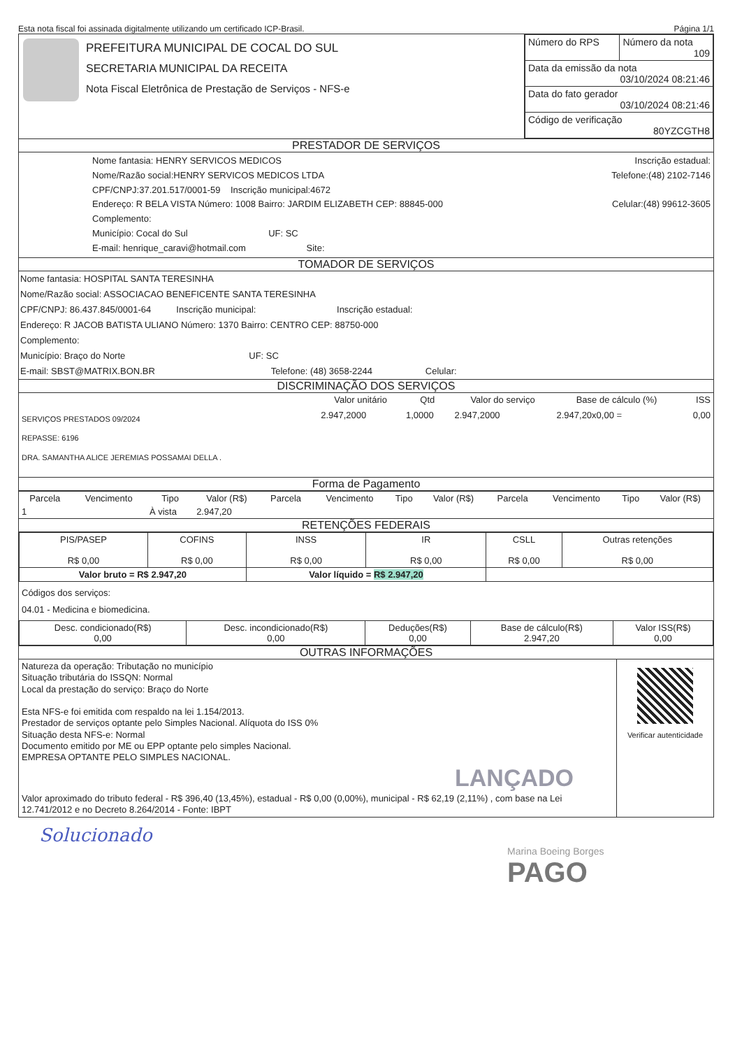Esta nota fiscal foi assinada digitalmente utilizando um certificado ICP-Brasil. Página 1/1
| | PREFEITURA MUNICIPAL DE COCAL DO SUL SECRETARIA MUNICIPAL DA RECEITA Nota Fiscal Eletrônica de Prestação de Serviços - NFS-e | / Número do RPS / Número da nota 109 / / Data da emissão da nota 03/10/2024 08:21:46 / / / Data do fato gerador 03/10/2024 08:21:46 / / / Código de verificação 80YZCGTH8 / / |
PRESTADOR DE SERVIÇOS
| Nome fantasia: HENRY SERVICOS MEDICOS Nome/Razão social:HENRY SERVICOS MEDICOS LTDA CPF/CNPJ:37.201.517/0001-59 Inscrição municipal:4672 Endereço: R BELA VISTA Número: 1008 Bairro: JARDIM ELIZABETH CEP: 88845-000 Complemento: Município: Cocal do Sul UF: SC E-mail: henrique_caravi@hotmail.com Site: | Inscrição estadual: Telefone:(48) 2102-7146 Celular:(48) 99612-3605 |
TOMADOR DE SERVIÇOS
Nome fantasia: HOSPITAL SANTA TERESINHA
Nome/Razão social: ASSOCIACAO BENEFICENTE SANTA TERESINHA
CPF/CNPJ: 86.437.845/0001-64 Inscrição municipal: Inscrição estadual:
Endereço: R JACOB BATISTA ULIANO Número: 1370 Bairro: CENTRO CEP: 88750-000
Complemento:
Município: Braço do Norte UF: SC
E-mail: SBST@MATRIX.BON.BR Telefone: (48) 3658-2244 Celular:
DISCRIMINAÇÃO DOS SERVIÇOS
| | Valor unitário | Qtd | Valor do serviço | Base de cálculo (%) | ISS |
| --- | --- | --- | --- | --- | --- |
| SERVIÇOS PRESTADOS 09/2024 REPASSE: 6196 DRA. SAMANTHA ALICE JEREMIAS POSSAMAI DELLA . | 2.947,2000 | 1,0000 | 2.947,2000 | 2.947,20x0,00 = | 0,00 |
Forma de Pagamento
| Parcela | Vencimento | Tipo | Valor (R$) | Parcela | Vencimento | Tipo | Valor (R$) | Parcela | Vencimento | Tipo | Valor (R$) |
| --- | --- | --- | --- | --- | --- | --- | --- | --- | --- | --- | --- |
| 1 | | À vista | 2.947,20 | | | | | | | | |
RETENÇÕES FEDERAIS
| PIS/PASEP R$ 0,00 | COFINS R$ 0,00 | INSS R$ 0,00 | IR R$ 0,00 | CSLL R$ 0,00 | Outras retenções R$ 0,00 |
| Valor bruto = R$ 2.947,20 | | Valor líquido = R$ 2.947,20 | | | |
Códigos dos serviços:
04.01 - Medicina e biomedicina.
| Desc. condicionado(R$) 0,00 | Desc. incondicionado(R$) 0,00 | Deduções(R$) 0,00 | Base de cálculo(R$) 2.947,20 | Valor ISS(R$) 0,00 |
OUTRAS INFORMAÇÕES
| Natureza da operação: Tributação no município Situação tributária do ISSQN: Normal Local da prestação do serviço: Braço do Norte Esta NFS-e foi emitida com respaldo na lei 1.154/2013. Prestador de serviços optante pelo Simples Nacional. Alíquota do ISS 0% Situação desta NFS-e: Normal Documento emitido por ME ou EPP optante pelo simples Nacional. EMPRESA OPTANTE PELO SIMPLES NACIONAL. LANÇADO Valor aproximado do tributo federal - R$ 396,40 (13,45%), estadual - R$ 0,00 (0,00%), municipal - R$ 62,19 (2,11%) , com base na Lei 12.741/2012 e no Decreto 8.264/2014 - Fonte: IBPT | Verificar autenticidade |
Solucionado
Marina Boeing Borges
PAGO